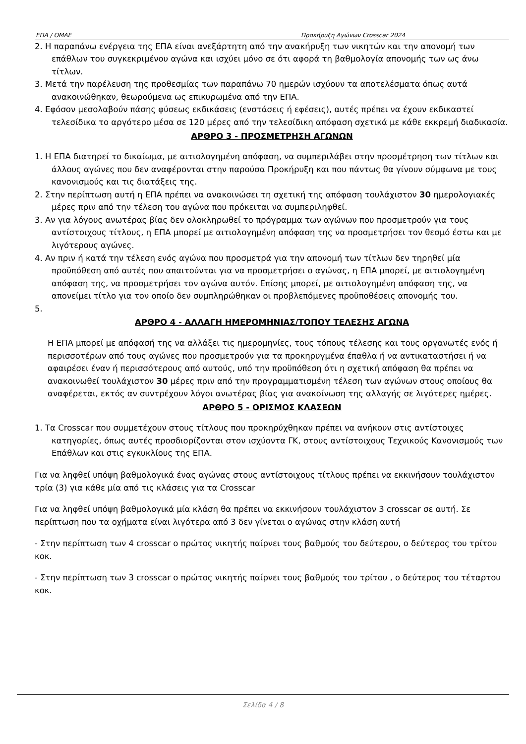ΕΠΑ / ΟΜΑΕ Προκήρυξη Αγώνων Crosscar 2024
2. Η παραπάνω ενέργεια της ΕΠΑ είναι ανεξάρτητη από την ανακήρυξη των νικητών και την απονομή των επάθλων του συγκεκριμένου αγώνα και ισχύει μόνο σε ότι αφορά τη βαθμολογία απονομής των ως άνω τίτλων.
3. Μετά την παρέλευση της προθεσμίας των παραπάνω 70 ημερών ισχύουν τα αποτελέσματα όπως αυτά ανακοινώθηκαν, θεωρούμενα ως επικυρωμένα από την ΕΠΑ.
4. Εφόσον μεσολαβούν πάσης φύσεως εκδικάσεις (ενστάσεις ή εφέσεις), αυτές πρέπει να έχουν εκδικαστεί τελεσίδικα το αργότερο μέσα σε 120 μέρες από την τελεσίδικη απόφαση σχετικά με κάθε εκκρεμή διαδικασία.
ΑΡΘΡΟ 3 - ΠΡΟΣΜΕΤΡΗΣΗ ΑΓΩΝΩΝ
1. Η ΕΠΑ διατηρεί το δικαίωμα, με αιτιολογημένη απόφαση, να συμπεριλάβει στην προσμέτρηση των τίτλων και άλλους αγώνες που δεν αναφέρονται στην παρούσα Προκήρυξη και που πάντως θα γίνουν σύμφωνα με τους κανονισμούς και τις διατάξεις της.
2. Στην περίπτωση αυτή η ΕΠΑ πρέπει να ανακοινώσει τη σχετική της απόφαση τουλάχιστον 30 ημερολογιακές μέρες πριν από την τέλεση του αγώνα που πρόκειται να συμπεριληφθεί.
3. Αν για λόγους ανωτέρας βίας δεν ολοκληρωθεί το πρόγραμμα των αγώνων που προσμετρούν για τους αντίστοιχους τίτλους, η ΕΠΑ μπορεί με αιτιολογημένη απόφαση της να προσμετρήσει τον θεσμό έστω και με λιγότερους αγώνες.
4. Αν πριν ή κατά την τέλεση ενός αγώνα που προσμετρά για την απονομή των τίτλων δεν τηρηθεί μία προϋπόθεση από αυτές που απαιτούνται για να προσμετρήσει ο αγώνας, η ΕΠΑ μπορεί, με αιτιολογημένη απόφαση της, να προσμετρήσει τον αγώνα αυτόν. Επίσης μπορεί, με αιτιολογημένη απόφαση της, να απονείμει τίτλο για τον οποίο δεν συμπληρώθηκαν οι προβλεπόμενες προϋποθέσεις απονομής του.
5.
ΑΡΘΡΟ 4 - ΑΛΛΑΓΗ ΗΜΕΡΟΜΗΝΙΑΣ/ΤΟΠΟΥ ΤΕΛΕΣΗΣ ΑΓΩΝΑ
Η ΕΠΑ μπορεί με απόφασή της να αλλάξει τις ημερομηνίες, τους τόπους τέλεσης και τους οργανωτές ενός ή περισσοτέρων από τους αγώνες που προσμετρούν για τα προκηρυγμένα έπαθλα ή να αντικαταστήσει ή να αφαιρέσει έναν ή περισσότερους από αυτούς, υπό την προϋπόθεση ότι η σχετική απόφαση θα πρέπει να ανακοινωθεί τουλάχιστον 30 μέρες πριν από την προγραμματισμένη τέλεση των αγώνων στους οποίους θα αναφέρεται, εκτός αν συντρέχουν λόγοι ανωτέρας βίας για ανακοίνωση της αλλαγής σε λιγότερες ημέρες.
ΑΡΘΡΟ 5 - ΟΡΙΣΜΟΣ ΚΛΑΣΕΩΝ
1. Τα Crosscar που συμμετέχουν στους τίτλους που προκηρύχθηκαν πρέπει να ανήκουν στις αντίστοιχες κατηγορίες, όπως αυτές προσδιορίζονται στον ισχύοντα ΓΚ, στους αντίστοιχους Τεχνικούς Κανονισμούς των Επάθλων και στις εγκυκλίους της ΕΠΑ.
Για να ληφθεί υπόψη βαθμολογικά ένας αγώνας στους αντίστοιχους τίτλους πρέπει να εκκινήσουν τουλάχιστον τρία (3) για κάθε μία από τις κλάσεις για τα Crosscar
Για να ληφθεί υπόψη βαθμολογικά μία κλάση θα πρέπει να εκκινήσουν τουλάχιστον 3 crosscar σε αυτή. Σε περίπτωση που τα οχήματα είναι λιγότερα από 3 δεν γίνεται ο αγώνας στην κλάση αυτή
- Στην περίπτωση των 4 crosscar ο πρώτος νικητής παίρνει τους βαθμούς του δεύτερου, ο δεύτερος του τρίτου κοκ.
- Στην περίπτωση των 3 crosscar ο πρώτος νικητής παίρνει τους βαθμούς του τρίτου , ο δεύτερος του τέταρτου κοκ.
Σελίδα 4 / 8